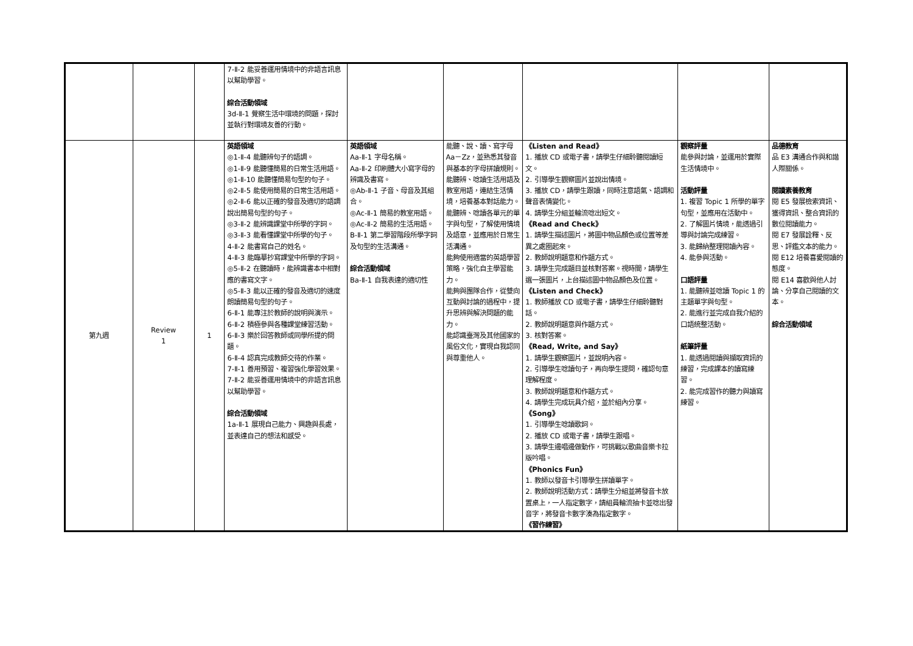| | | | 7-Ⅱ-2 能妥善運用情境中的非語言訊息以幫助學習。 綜合活動領域 3d-Ⅱ-1 覺察生活中環境的問題，探討並執行對環境友善的行動。 | | | | | |
| 第九週 | Review 1 | 1 | 英語領域 ◎1-Ⅱ-4 能聽辨句子的語調。 ◎1-Ⅱ-9 能聽懂簡易的日常生活用語。 ◎1-Ⅱ-10 能聽懂簡易句型的句子。 ◎2-Ⅱ-5 能使用簡易的日常生活用語。 ◎2-Ⅱ-6 能以正確的發音及適切的語調說出簡易句型的句子。 ◎3-Ⅱ-2 能辨識課堂中所學的字詞。 ◎3-Ⅱ-3 能看懂課堂中所學的句子。 4-Ⅱ-2 能書寫自己的姓名。 4-Ⅱ-3 能臨摹抄寫課堂中所學的字詞。 ◎5-Ⅱ-2 在聽讀時，能辨識書本中相對應的書寫文字。 ◎5-Ⅱ-3 能以正確的發音及適切的速度朗讀簡易句型的句子。 6-Ⅱ-1 能專注於教師的說明與演示。 6-Ⅱ-2 積極參與各種課堂練習活動。 6-Ⅱ-3 樂於回答教師或同學所提的問題。 6-Ⅱ-4 認真完成教師交待的作業。 7-Ⅱ-1 善用預習、複習強化學習效果。 7-Ⅱ-2 能妥善運用情境中的非語言訊息以幫助學習。 綜合活動領域 1a-Ⅱ-1 展現自己能力、興趣與長處，並表達自己的想法和感受。 | 英語領域 Aa-Ⅱ-1 字母名稱。 Aa-Ⅱ-2 印刷體大小寫字母的辨識及書寫。 ◎Ab-Ⅱ-1 子音、母音及其組合。 ◎Ac-Ⅱ-1 簡易的教室用語。 ◎Ac-Ⅱ-2 簡易的生活用語。 B-Ⅱ-1 第二學習階段所學字詞及句型的生活溝通。 綜合活動領域 Ba-Ⅱ-1 自我表達的適切性 | 能聽、說、讀、寫字母 Aa－Zz，並熟悉其發音與基本的字母拼讀規則。 能聽辨、唸讀生活用語及教室用語，連結生活情境，培養基本對話能力。 能聽辨、唸讀各單元的單字與句型，了解使用情境及語意，並應用於日常生活溝通。 能夠使用適當的英語學習策略，強化自主學習能力。 能夠與團隊合作，從雙向互動與討論的過程中，提升思辨與解決問題的能力。 能認識臺灣及其他國家的風俗文化，實現自我認同與尊重他人。 | 《Listen and Read》 1. 播放 CD 或電子書，請學生仔細聆聽閱讀短文。 2. 引導學生觀察圖片並說出情境。 3. 播放 CD，請學生跟讀，同時注意語氣、語調和聲音表情變化。 4. 請學生分組並輪流唸出短文。 《Read and Check》 1. 請學生描述圖片，將圖中物品顏色或位置等差異之處圈起來。 2. 教師說明題意和作題方式。 3. 請學生完成題目並核對答案。視時間，請學生選一張圖片，上台描述圖中物品顏色及位置。 《Listen and Check》 1. 教師播放 CD 或電子書，請學生仔細聆聽對話。 2. 教師說明題意與作題方式。 3. 核對答案。 《Read, Write, and Say》 1. 請學生觀察圖片，並說明內容。 2. 引導學生唸讀句子，再向學生提問，確認句意理解程度。 3. 教師說明題意和作題方式。 4. 請學生完成玩具介紹，並於組內分享。 《Song》 1. 引導學生唸讀歌詞。 2. 播放 CD 或電子書，請學生跟唱。 3. 請學生邊唱邊做動作，可挑戰以歌曲音樂卡拉版吟唱。 《Phonics Fun》 1. 教師以發音卡引導學生拼讀單字。 2. 教師說明活動方式：請學生分組並將發音卡放置桌上，一人指定數字，請組員輪流抽卡並唸出發音字，將發音卡數字湊為指定數字。 《習作練習》 | 觀察評量 能參與討論，並運用於實際生活情境中。 活動評量 1. 複習 Topic 1 所學的單字句型，並應用在活動中。 2. 了解圖片情境，能透過引導與討論完成練習。 3. 能歸納整理閱讀內容。 4. 能參與活動。 口語評量 1. 能聽辨並唸讀 Topic 1 的主題單字與句型。 2. 能進行並完成自我介紹的口語統整活動。 紙筆評量 1. 能透過閱讀與擷取資訊的練習，完成課本的讀寫練習。 2. 能完成習作的聽力與讀寫練習。 | 品德教育 品 E3 溝通合作與和諧人際關係。 閱讀素養教育 閱 E5 發展檢索資訊、獲得資訊、整合資訊的數位閱讀能力。 閱 E7 發展詮釋、反思、評鑑文本的能力。 閱 E12 培養喜愛閱讀的態度。 閱 E14 喜歡與他人討論、分享自己閱讀的文本。 綜合活動領域 |